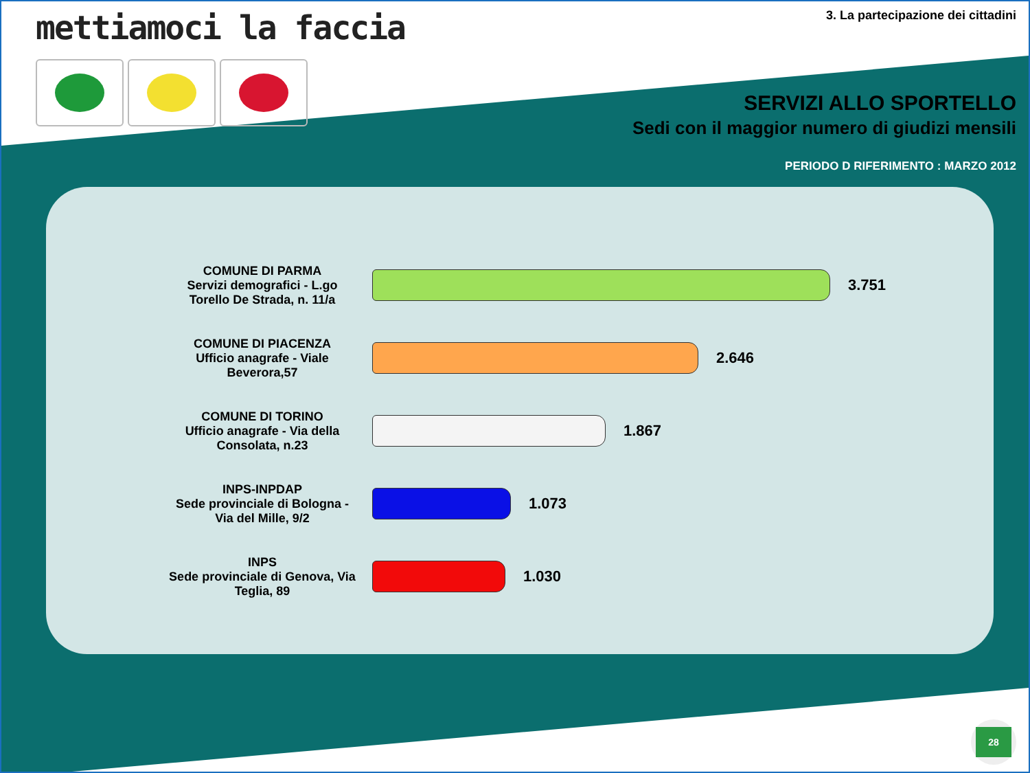mettiamoci la faccia
3. La partecipazione dei cittadini
SERVIZI ALLO SPORTELLO
Sedi con il maggior numero di giudizi mensili
PERIODO D RIFERIMENTO : MARZO 2012
COMUNE DI PARMA
Servizi demografici - L.go Torello De Strada, n. 11/a
3.751
COMUNE DI PIACENZA
Ufficio anagrafe - Viale Beverora,57
2.646
COMUNE DI TORINO
Ufficio anagrafe - Via della Consolata, n.23
1.867
INPS-INPDAP
Sede provinciale di Bologna - Via del Mille, 9/2
1.073
INPS
Sede provinciale di Genova, Via Teglia, 89
1.030
28